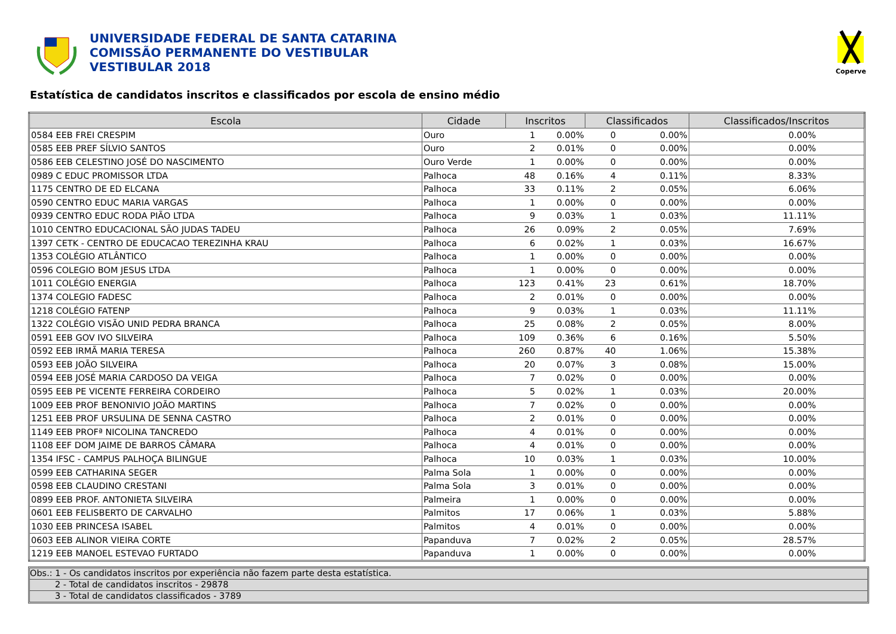UNIVERSIDADE FEDERAL DE SANTA CATARINA
COMISSÃO PERMANENTE DO VESTIBULAR
VESTIBULAR 2018
Coperve
Estatística de candidatos inscritos e classificados por escola de ensino médio
| Escola | Cidade | Inscritos | | Classificados | | Classificados/Inscritos |
| --- | --- | --- | --- | --- | --- | --- |
| 0584 EEB FREI CRESPIM | Ouro | 1 | 0.00% | 0 | 0.00% | 0.00% |
| 0585 EEB PREF SÍLVIO SANTOS | Ouro | 2 | 0.01% | 0 | 0.00% | 0.00% |
| 0586 EEB CELESTINO JOSÉ DO NASCIMENTO | Ouro Verde | 1 | 0.00% | 0 | 0.00% | 0.00% |
| 0989 C EDUC PROMISSOR LTDA | Palhoca | 48 | 0.16% | 4 | 0.11% | 8.33% |
| 1175 CENTRO DE ED ELCANA | Palhoca | 33 | 0.11% | 2 | 0.05% | 6.06% |
| 0590 CENTRO EDUC MARIA VARGAS | Palhoca | 1 | 0.00% | 0 | 0.00% | 0.00% |
| 0939 CENTRO EDUC RODA PIÃO LTDA | Palhoca | 9 | 0.03% | 1 | 0.03% | 11.11% |
| 1010 CENTRO EDUCACIONAL SÃO JUDAS TADEU | Palhoca | 26 | 0.09% | 2 | 0.05% | 7.69% |
| 1397 CETK - CENTRO DE EDUCACAO TEREZINHA KRAU | Palhoca | 6 | 0.02% | 1 | 0.03% | 16.67% |
| 1353 COLÉGIO ATLÂNTICO | Palhoca | 1 | 0.00% | 0 | 0.00% | 0.00% |
| 0596 COLEGIO BOM JESUS LTDA | Palhoca | 1 | 0.00% | 0 | 0.00% | 0.00% |
| 1011 COLÉGIO ENERGIA | Palhoca | 123 | 0.41% | 23 | 0.61% | 18.70% |
| 1374 COLEGIO FADESC | Palhoca | 2 | 0.01% | 0 | 0.00% | 0.00% |
| 1218 COLÉGIO FATENP | Palhoca | 9 | 0.03% | 1 | 0.03% | 11.11% |
| 1322 COLÉGIO VISÃO UNID PEDRA BRANCA | Palhoca | 25 | 0.08% | 2 | 0.05% | 8.00% |
| 0591 EEB GOV IVO SILVEIRA | Palhoca | 109 | 0.36% | 6 | 0.16% | 5.50% |
| 0592 EEB IRMÃ MARIA TERESA | Palhoca | 260 | 0.87% | 40 | 1.06% | 15.38% |
| 0593 EEB JOÃO SILVEIRA | Palhoca | 20 | 0.07% | 3 | 0.08% | 15.00% |
| 0594 EEB JOSÉ MARIA CARDOSO DA VEIGA | Palhoca | 7 | 0.02% | 0 | 0.00% | 0.00% |
| 0595 EEB PE VICENTE FERREIRA CORDEIRO | Palhoca | 5 | 0.02% | 1 | 0.03% | 20.00% |
| 1009 EEB PROF BENONIVIO JOÃO MARTINS | Palhoca | 7 | 0.02% | 0 | 0.00% | 0.00% |
| 1251 EEB PROF URSULINA DE SENNA CASTRO | Palhoca | 2 | 0.01% | 0 | 0.00% | 0.00% |
| 1149 EEB PROFª NICOLINA TANCREDO | Palhoca | 4 | 0.01% | 0 | 0.00% | 0.00% |
| 1108 EEF DOM JAIME DE BARROS CÂMARA | Palhoca | 4 | 0.01% | 0 | 0.00% | 0.00% |
| 1354 IFSC - CAMPUS PALHOÇA BILINGUE | Palhoca | 10 | 0.03% | 1 | 0.03% | 10.00% |
| 0599 EEB CATHARINA SEGER | Palma Sola | 1 | 0.00% | 0 | 0.00% | 0.00% |
| 0598 EEB CLAUDINO CRESTANI | Palma Sola | 3 | 0.01% | 0 | 0.00% | 0.00% |
| 0899 EEB PROF. ANTONIETA SILVEIRA | Palmeira | 1 | 0.00% | 0 | 0.00% | 0.00% |
| 0601 EEB FELISBERTO DE CARVALHO | Palmitos | 17 | 0.06% | 1 | 0.03% | 5.88% |
| 1030 EEB PRINCESA ISABEL | Palmitos | 4 | 0.01% | 0 | 0.00% | 0.00% |
| 0603 EEB ALINOR VIEIRA CORTE | Papanduva | 7 | 0.02% | 2 | 0.05% | 28.57% |
| 1219 EEB MANOEL ESTEVAO FURTADO | Papanduva | 1 | 0.00% | 0 | 0.00% | 0.00% |
Obs.: 1 - Os candidatos inscritos por experiência não fazem parte desta estatística.
2 - Total de candidatos inscritos - 29878
3 - Total de candidatos classificados - 3789